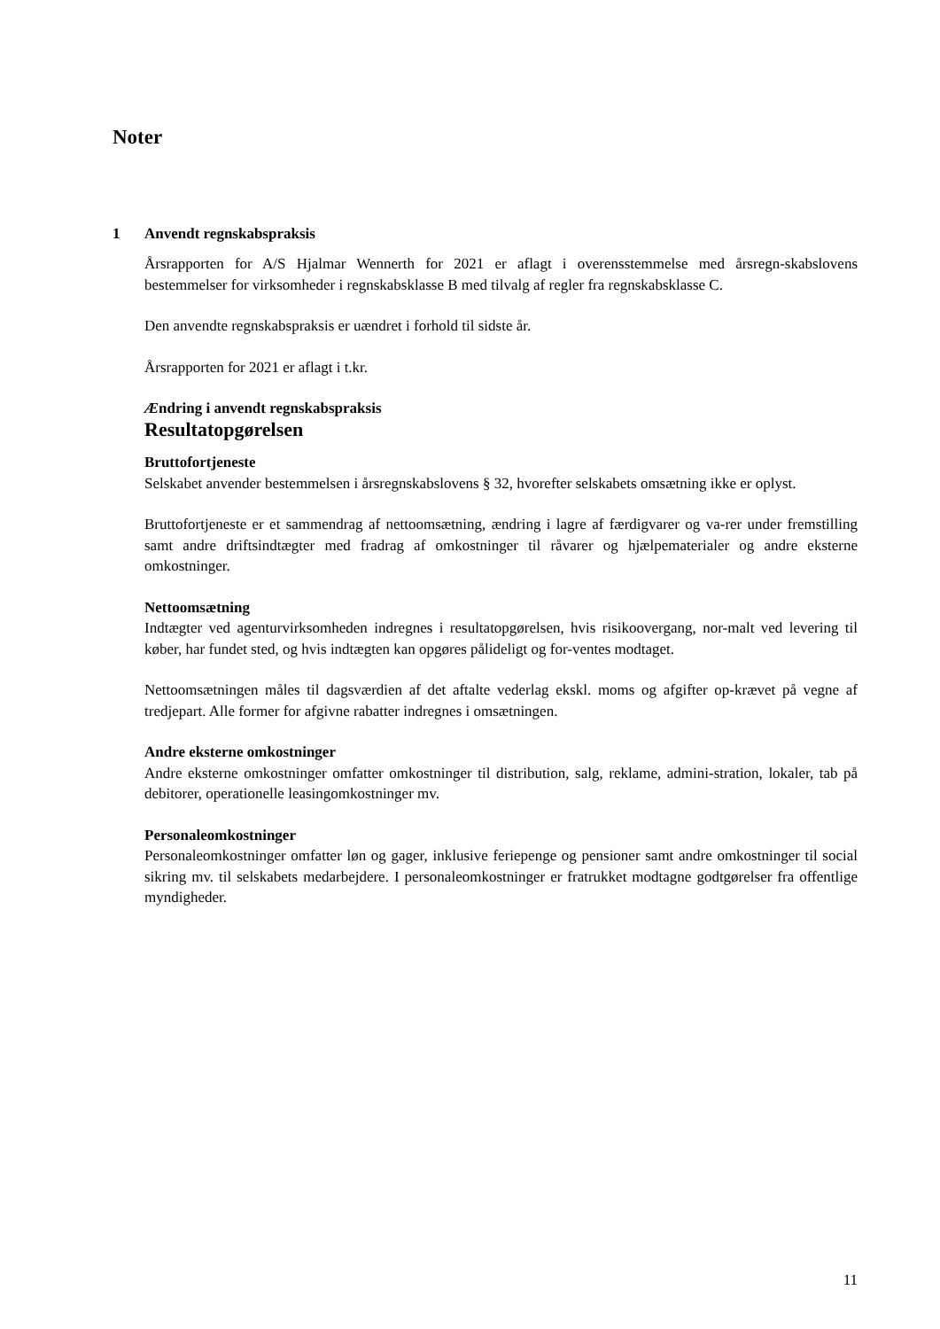Noter
1 Anvendt regnskabspraksis
Årsrapporten for A/S Hjalmar Wennerth for 2021 er aflagt i overensstemmelse med årsregn-skabslovens bestemmelser for virksomheder i regnskabsklasse B med tilvalg af regler fra regnskabsklasse C.
Den anvendte regnskabspraksis er uændret i forhold til sidste år.
Årsrapporten for 2021 er aflagt i t.kr.
Ændring i anvendt regnskabspraksis
Resultatopgørelsen
Bruttofortjeneste
Selskabet anvender bestemmelsen i årsregnskabslovens § 32, hvorefter selskabets omsætning ikke er oplyst.
Bruttofortjeneste er et sammendrag af nettoomsætning, ændring i lagre af færdigvarer og va-rer under fremstilling samt andre driftsindtægter med fradrag af omkostninger til råvarer og hjælpematerialer og andre eksterne omkostninger.
Nettoomsætning
Indtægter ved agenturvirksomheden indregnes i resultatopgørelsen, hvis risikoovergang, nor-malt ved levering til køber, har fundet sted, og hvis indtægten kan opgøres pålideligt og for-ventes modtaget.
Nettoomsætningen måles til dagsværdien af det aftalte vederlag ekskl. moms og afgifter op-krævet på vegne af tredjepart. Alle former for afgivne rabatter indregnes i omsætningen.
Andre eksterne omkostninger
Andre eksterne omkostninger omfatter omkostninger til distribution, salg, reklame, admini-stration, lokaler, tab på debitorer, operationelle leasingomkostninger mv.
Personaleomkostninger
Personaleomkostninger omfatter løn og gager, inklusive feriepenge og pensioner samt andre omkostninger til social sikring mv. til selskabets medarbejdere. I personaleomkostninger er fratrukket modtagne godtgørelser fra offentlige myndigheder.
11